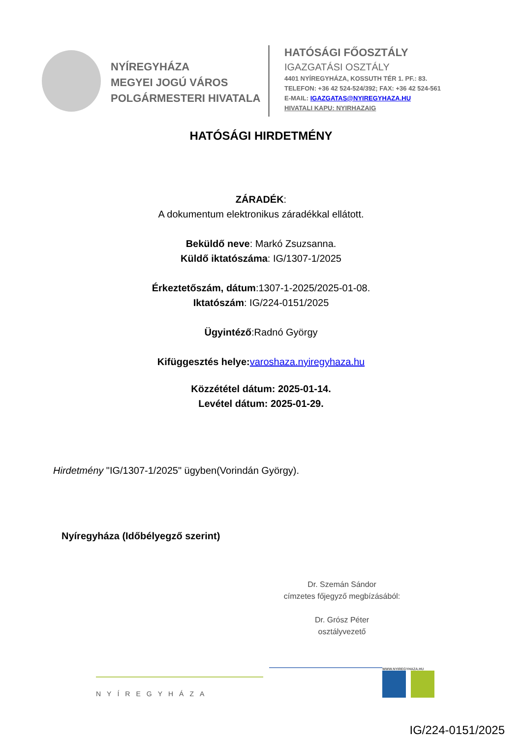NYÍREGYHÁZA
MEGYEI JOGÚ VÁROS
POLGÁRMESTERI HIVATALA
HATÓSÁGI FŐOSZTÁLY
IGAZGATÁSI OSZTÁLY
4401 NYÍREGYHÁZA, KOSSUTH TÉR 1. PF.: 83.
TELEFON: +36 42 524-524/392; FAX: +36 42 524-561
E-MAIL: IGAZGATAS@NYIREGYHAZA.HU
HIVATALI KAPU: NYIRHAZAIG
HATÓSÁGI HIRDETMÉNY
ZÁRADÉK:
A dokumentum elektronikus záradékkal ellátott.
Beküldő neve: Markó Zsuzsanna.
Küldő iktatószáma: IG/1307-1/2025
Érkeztetőszám, dátum:1307-1-2025/2025-01-08.
Iktatószám: IG/224-0151/2025
Ügyintéző:Radnó György
Kifüggesztés helye: varoshaza.nyiregyhaza.hu
Közzététel dátum: 2025-01-14.
Levétel dátum: 2025-01-29.
Hirdetmény "IG/1307-1/2025" ügyben(Vorindán György).
Nyíregyháza (Időbélyegző szerint)
Dr. Szemán Sándor
címzetes főjegyző megbízásából:
Dr. Grósz Péter
osztályvezető
NYÍREGYHÁZA
WWW.NYIREGYHAZA.HU
IG/224-0151/2025